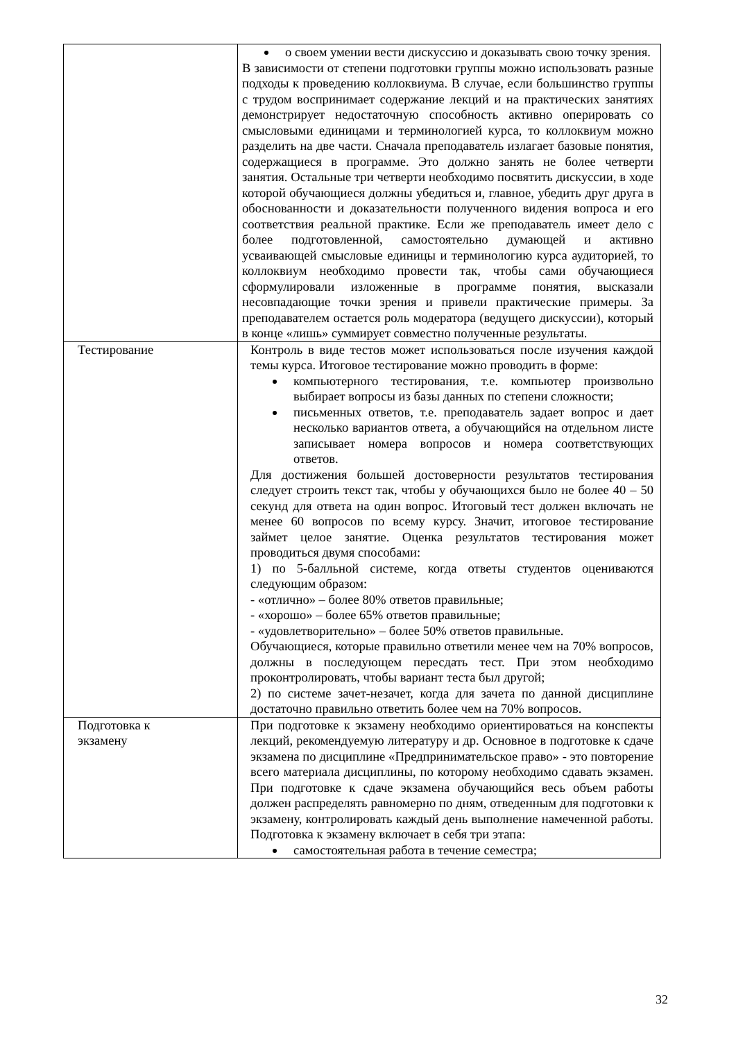| | о своем умении вести дискуссию и доказывать свою точку зрения. В зависимости от степени подготовки группы можно использовать разные подходы к проведению коллоквиума. В случае, если большинство группы с трудом воспринимает содержание лекций и на практических занятиях демонстрирует недостаточную способность активно оперировать со смысловыми единицами и терминологией курса, то коллоквиум можно разделить на две части. Сначала преподаватель излагает базовые понятия, содержащиеся в программе. Это должно занять не более четверти занятия. Остальные три четверти необходимо посвятить дискуссии, в ходе которой обучающиеся должны убедиться и, главное, убедить друг друга в обоснованности и доказательности полученного видения вопроса и его соответствия реальной практике. Если же преподаватель имеет дело с более подготовленной, самостоятельно думающей и активно усваивающей смысловые единицы и терминологию курса аудиторией, то коллоквиум необходимо провести так, чтобы сами обучающиеся сформулировали изложенные в программе понятия, высказали несовпадающие точки зрения и привели практические примеры. За преподавателем остается роль модератора (ведущего дискуссии), который в конце «лишь» суммирует совместно полученные результаты. |
| Тестирование | Контроль в виде тестов может использоваться после изучения каждой темы курса. Итоговое тестирование можно проводить в форме: компьютерного тестирования, т.е. компьютер произвольно выбирает вопросы из базы данных по степени сложности; письменных ответов, т.е. преподаватель задает вопрос и дает несколько вариантов ответа, а обучающийся на отдельном листе записывает номера вопросов и номера соответствующих ответов. Для достижения большей достоверности результатов тестирования следует строить текст так, чтобы у обучающихся было не более 40 – 50 секунд для ответа на один вопрос. Итоговый тест должен включать не менее 60 вопросов по всему курсу. Значит, итоговое тестирование займет целое занятие. Оценка результатов тестирования может проводиться двумя способами: 1) по 5-балльной системе, когда ответы студентов оцениваются следующим образом: - «отлично» – более 80% ответов правильные; - «хорошо» – более 65% ответов правильные; - «удовлетворительно» – более 50% ответов правильные. Обучающиеся, которые правильно ответили менее чем на 70% вопросов, должны в последующем пересдать тест. При этом необходимо проконтролировать, чтобы вариант теста был другой; 2) по системе зачет-незачет, когда для зачета по данной дисциплине достаточно правильно ответить более чем на 70% вопросов. |
| Подготовка к экзамену | При подготовке к экзамену необходимо ориентироваться на конспекты лекций, рекомендуемую литературу и др. Основное в подготовке к сдаче экзамена по дисциплине «Предпринимательское право» - это повторение всего материала дисциплины, по которому необходимо сдавать экзамен. При подготовке к сдаче экзамена обучающийся весь объем работы должен распределять равномерно по дням, отведенным для подготовки к экзамену, контролировать каждый день выполнение намеченной работы. Подготовка к экзамену включает в себя три этапа: самостоятельная работа в течение семестра; |
32